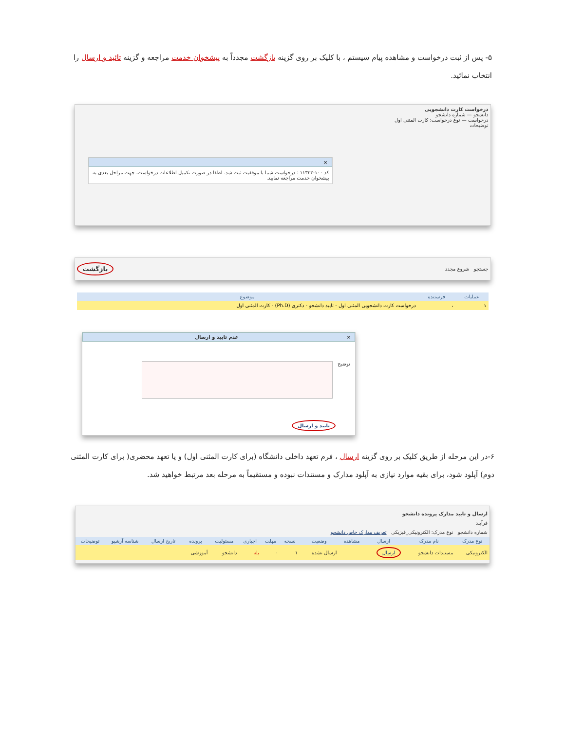۵- پس از ثبت درخواست و مشاهده پیام سیستم ، با کلیک بر روی گزینه بازگشت مجدداً به پیشخوان خدمت مراجعه و گزینه تائید و ارسال را انتخاب نمائید.
درخواست کارت دانشجویی
دانشجو — شماره دانشجو
درخواست — نوع درخواست: کارت المثنی اول
توضیحات
×
کد ۱۰۰-۱۱۳۳۳ : درخواست شما با موفقیت ثبت شد. لطفا در صورت تکمیل اطلاعات درخواست، جهت مراحل بعدی به پیشخوان خدمت مراجعه نمایید.
جستجو شروع مجدد بازگشت
| عملیات | فرستنده | موضوع |
| --- | --- | --- |
| ۱ | ، | درخواست کارت دانشجویی المثنی اول - تایید دانشجو - دکتری (Ph.D) - کارت المثنی اول |
عدم تایید و ارسال ×
توضیح
تایید و ارسال
۶-در این مرحله از طریق کلیک بر روی گزینه ارسال ، فرم تعهد داخلی دانشگاه (برای کارت المثنی اول) و یا تعهد محضری( برای کارت المثنی دوم) آپلود شود، برای بقیه موارد نیازی به آپلود مدارک و مستندات نبوده و مستقیماً به مرحله بعد مرتبط خواهید شد.
ارسال و تایید مدارک پرونده دانشجو
فرآیند
شماره دانشجو نوع مدرک: الکترونیکی_فیزیکی تعریف مدارک خاص دانشجو
| نوع مدرک | نام مدرک | ارسال | مشاهده | وضعیت | نسخه | مهلت | اجباری | مسئولیت | پرونده | تاریخ ارسال | شناسه آرشیو | توضیحات |
| --- | --- | --- | --- | --- | --- | --- | --- | --- | --- | --- | --- | --- |
| الکترونیکی | مستندات دانشجو | ارسال | | ارسال نشده | ۱ | ۰ | بله | دانشجو | آموزشی | | | |